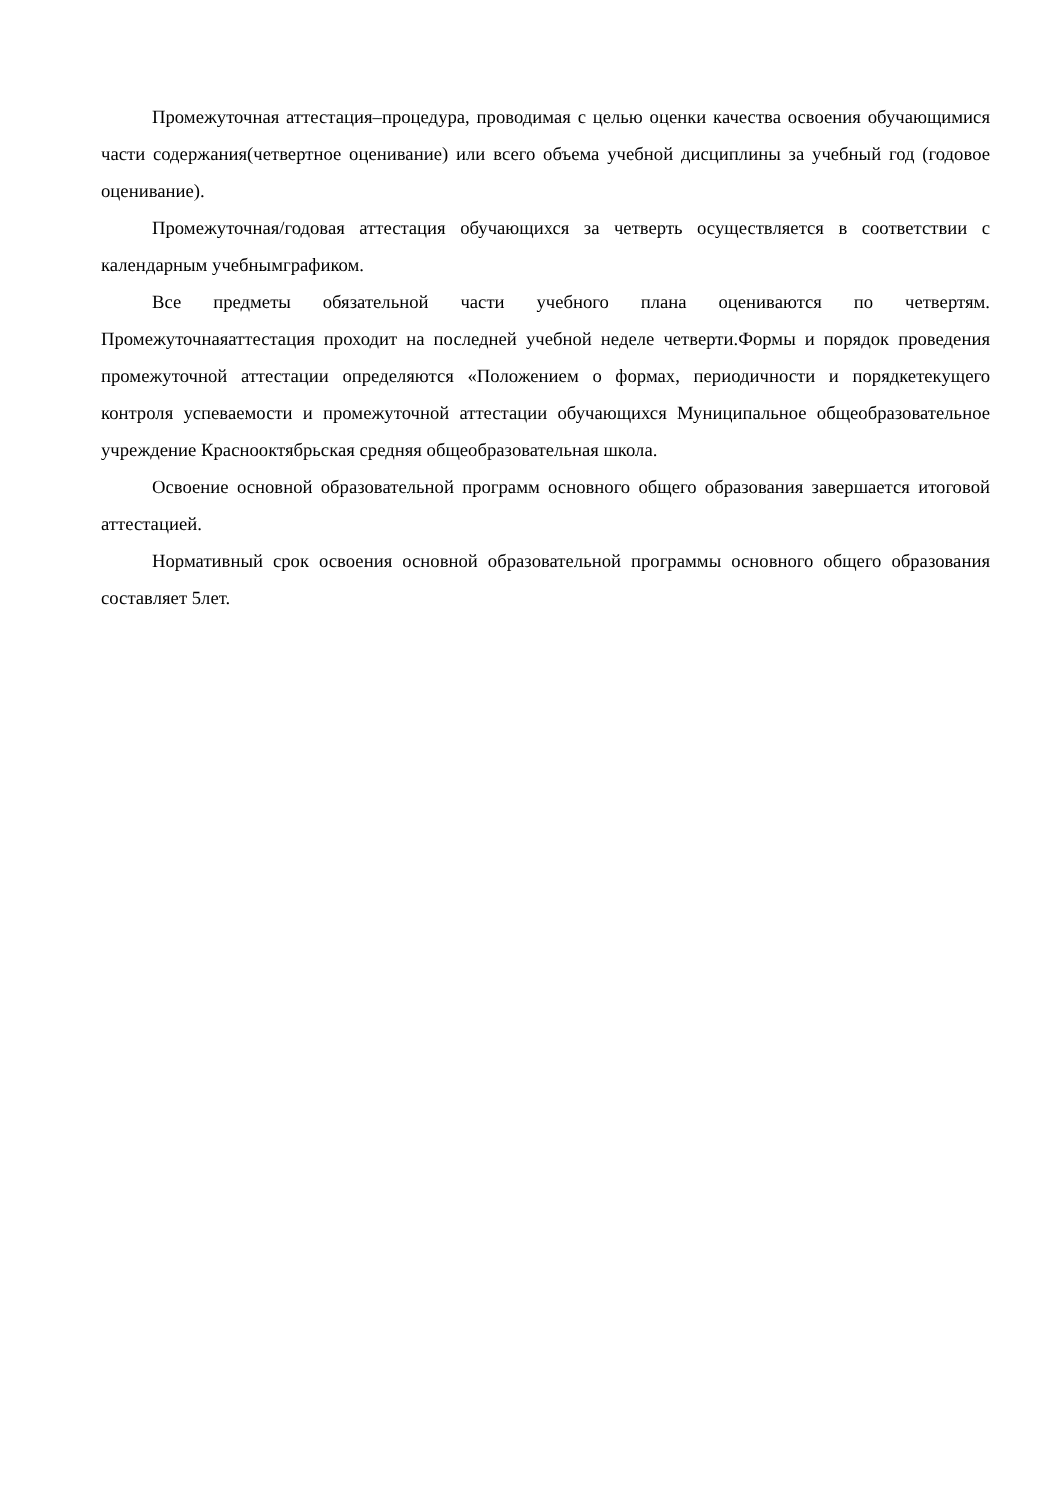Промежуточная аттестация–процедура, проводимая с целью оценки качества освоения обучающимися части содержания(четвертное оценивание) или всего объема учебной дисциплины за учебный год (годовое оценивание).
Промежуточная/годовая аттестация обучающихся за четверть осуществляется в соответствии с календарным учебнымграфиком.
Все предметы обязательной части учебного плана оцениваются по четвертям. Промежуточнаяаттестация проходит на последней учебной неделе четверти.Формы и порядок проведения промежуточной аттестации определяются «Положением о формах, периодичности и порядкетекущего контроля успеваемости и промежуточной аттестации обучающихся Муниципальное общеобразовательное учреждение Краснооктябрьская средняя общеобразовательная школа.
Освоение основной образовательной программ основного общего образования завершается итоговой аттестацией.
Нормативный срок освоения основной образовательной программы основного общего образования составляет 5лет.